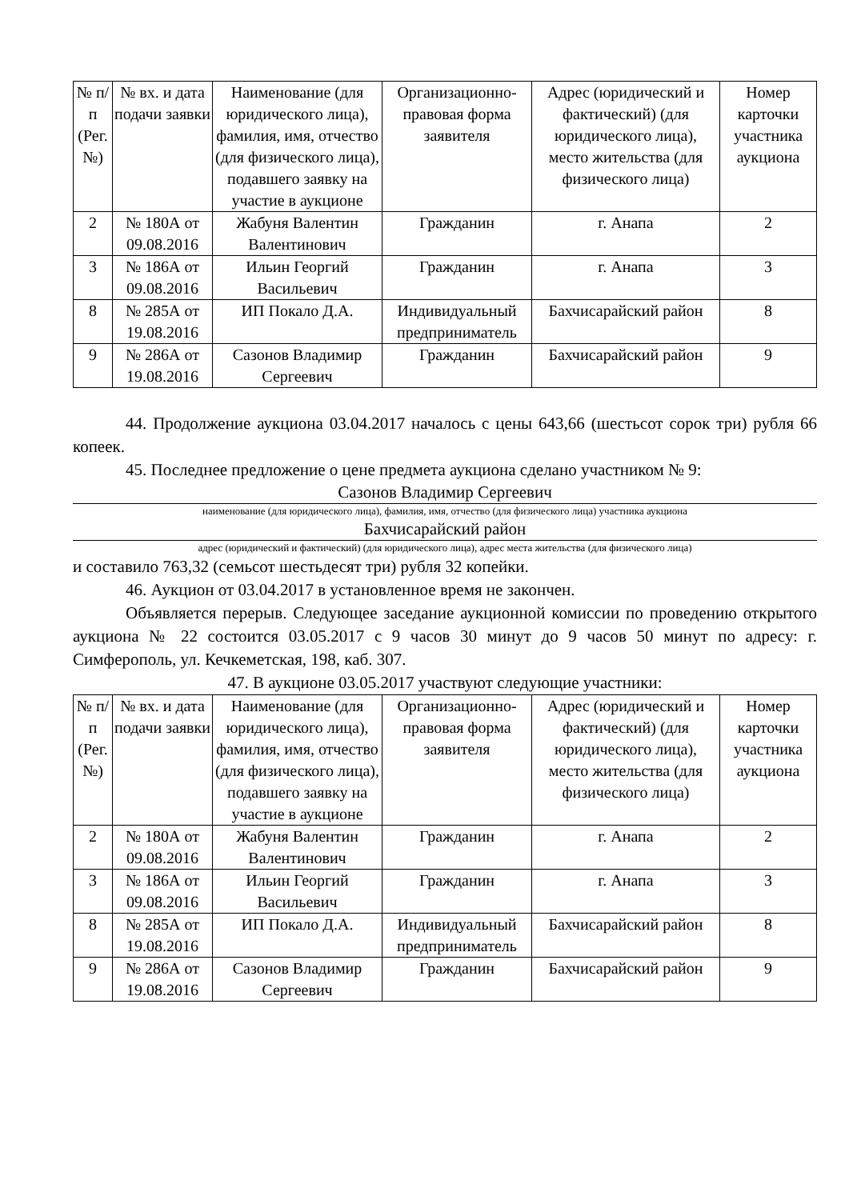| № п/п (Рег. №) | № вх. и дата подачи заявки | Наименование (для юридического лица), фамилия, имя, отчество (для физического лица), подавшего заявку на участие в аукционе | Организационно-правовая форма заявителя | Адрес (юридический и фактический) (для юридического лица), место жительства (для физического лица) | Номер карточки участника аукциона |
| --- | --- | --- | --- | --- | --- |
| 2 | № 180А от 09.08.2016 | Жабуня Валентин Валентинович | Гражданин | г. Анапа | 2 |
| 3 | № 186А от 09.08.2016 | Ильин Георгий Васильевич | Гражданин | г. Анапа | 3 |
| 8 | № 285А от 19.08.2016 | ИП Покало Д.А. | Индивидуальный предприниматель | Бахчисарайский район | 8 |
| 9 | № 286А от 19.08.2016 | Сазонов Владимир Сергеевич | Гражданин | Бахчисарайский район | 9 |
44. Продолжение аукциона 03.04.2017 началось с цены 643,66 (шестьсот сорок три) рубля 66 копеек.
45. Последнее предложение о цене предмета аукциона сделано участником № 9:
Сазонов Владимир Сергеевич
наименование (для юридического лица), фамилия, имя, отчество (для физического лица) участника аукциона
Бахчисарайский район
адрес (юридический и фактический) (для юридического лица), адрес места жительства (для физического лица)
и составило 763,32 (семьсот шестьдесят три) рубля 32 копейки.
46. Аукцион от 03.04.2017 в установленное время не закончен.
Объявляется перерыв. Следующее заседание аукционной комиссии по проведению открытого аукциона № 22 состоится 03.05.2017 с 9 часов 30 минут до 9 часов 50 минут по адресу: г. Симферополь, ул. Кечкеметская, 198, каб. 307.
47. В аукционе 03.05.2017 участвуют следующие участники:
| № п/п (Рег. №) | № вх. и дата подачи заявки | Наименование (для юридического лица), фамилия, имя, отчество (для физического лица), подавшего заявку на участие в аукционе | Организационно-правовая форма заявителя | Адрес (юридический и фактический) (для юридического лица), место жительства (для физического лица) | Номер карточки участника аукциона |
| --- | --- | --- | --- | --- | --- |
| 2 | № 180А от 09.08.2016 | Жабуня Валентин Валентинович | Гражданин | г. Анапа | 2 |
| 3 | № 186А от 09.08.2016 | Ильин Георгий Васильевич | Гражданин | г. Анапа | 3 |
| 8 | № 285А от 19.08.2016 | ИП Покало Д.А. | Индивидуальный предприниматель | Бахчисарайский район | 8 |
| 9 | № 286А от 19.08.2016 | Сазонов Владимир Сергеевич | Гражданин | Бахчисарайский район | 9 |